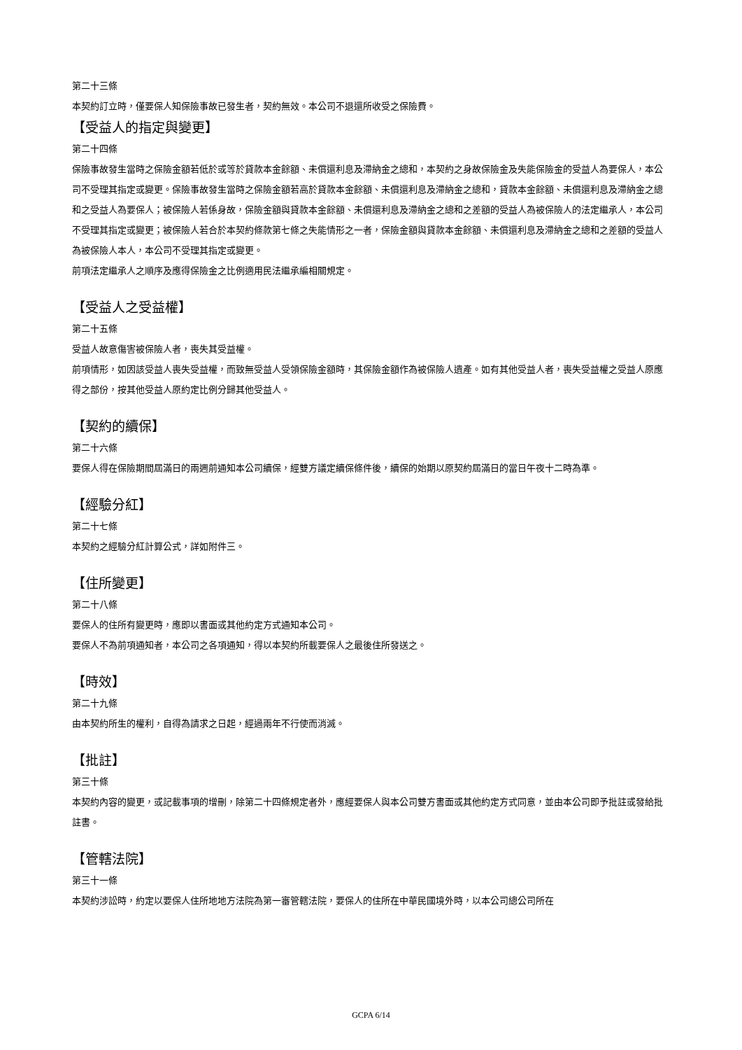第二十三條
本契約訂立時，僅要保人知保險事故已發生者，契約無效。本公司不退還所收受之保險費。
【受益人的指定與變更】
第二十四條
保險事故發生當時之保險金額若低於或等於貸款本金餘額、未償還利息及滯納金之總和，本契約之身故保險金及失能保險金的受益人為要保人，本公司不受理其指定或變更。保險事故發生當時之保險金額若高於貸款本金餘額、未償還利息及滯納金之總和，貸款本金餘額、未償還利息及滯納金之總和之受益人為要保人；被保險人若係身故，保險金額與貸款本金餘額、未償還利息及滯納金之總和之差額的受益人為被保險人的法定繼承人，本公司不受理其指定或變更；被保險人若合於本契約條款第七條之失能情形之一者，保險金額與貸款本金餘額、未償還利息及滯納金之總和之差額的受益人為被保險人本人，本公司不受理其指定或變更。
前項法定繼承人之順序及應得保險金之比例適用民法繼承編相關規定。
【受益人之受益權】
第二十五條
受益人故意傷害被保險人者，喪失其受益權。
前項情形，如因該受益人喪失受益權，而致無受益人受領保險金額時，其保險金額作為被保險人遺產。如有其他受益人者，喪失受益權之受益人原應得之部份，按其他受益人原約定比例分歸其他受益人。
【契約的續保】
第二十六條
要保人得在保險期間屆滿日的兩週前通知本公司續保，經雙方議定續保條件後，續保的始期以原契約屆滿日的當日午夜十二時為準。
【經驗分紅】
第二十七條
本契約之經驗分紅計算公式，詳如附件三。
【住所變更】
第二十八條
要保人的住所有變更時，應即以書面或其他約定方式通知本公司。
要保人不為前項通知者，本公司之各項通知，得以本契約所載要保人之最後住所發送之。
【時效】
第二十九條
由本契約所生的權利，自得為請求之日起，經過兩年不行使而消滅。
【批註】
第三十條
本契約內容的變更，或記載事項的增刪，除第二十四條規定者外，應經要保人與本公司雙方書面或其他約定方式同意，並由本公司即予批註或發給批註書。
【管轄法院】
第三十一條
本契約涉訟時，約定以要保人住所地地方法院為第一審管轄法院，要保人的住所在中華民國境外時，以本公司總公司所在
GCPA 6/14